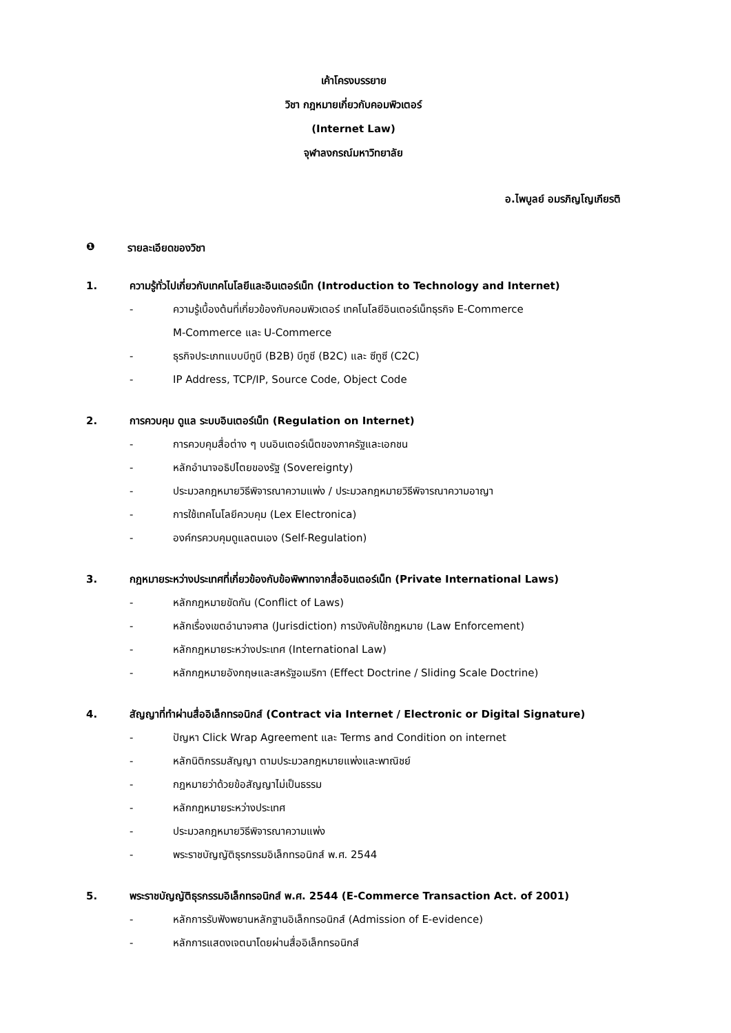เค้าโครงบรรยาย
วิชา กฎหมายเกี่ยวกับคอมพิวเตอร์
(Internet Law)
จุฬาลงกรณ์มหาวิทยาลัย
อ.ไพบูลย์ อมรภิญโญเกียรติ
❶ รายละเอียดของวิชา
1. ความรู้ทั่วไปเกี่ยวกับเทคโนโลยีและอินเตอร์เน็ท (Introduction to Technology and Internet)
- ความรู้เบื้องต้นที่เกี่ยวข้องกับคอมพิวเตอร์ เทคโนโลยีอินเตอร์เน็ทธุรกิจ E-Commerce
M-Commerce และ U-Commerce
- ธุรกิจประเภทแบบบีทูบี (B2B) บีทูซี (B2C) และ ซีทูซี (C2C)
- IP Address, TCP/IP, Source Code, Object Code
2. การควบคุม ดูแล ระบบอินเตอร์เน็ท (Regulation on Internet)
- การควบคุมสื่อต่าง ๆ บนอินเตอร์เน็ตของภาครัฐและเอกชน
- หลักอำนาจอธิปไตยของรัฐ (Sovereignty)
- ประมวลกฎหมายวิธีพิจารณาความแพ่ง / ประมวลกฎหมายวิธีพิจารณาความอาญา
- การใช้เทคโนโลยีควบคุม (Lex Electronica)
- องค์กรควบคุมดูแลตนเอง (Self-Regulation)
3. กฎหมายระหว่างประเทศที่เกี่ยวข้องกับข้อพิพาทจากสื่ออินเตอร์เน็ท (Private International Laws)
- หลักกฎหมายขัดกัน (Conflict of Laws)
- หลักเรื่องเขตอำนาจศาล (Jurisdiction) การบังคับใช้กฎหมาย (Law Enforcement)
- หลักกฎหมายระหว่างประเทศ (International Law)
- หลักกฎหมายอังกฤษและสหรัฐอเมริกา (Effect Doctrine / Sliding Scale Doctrine)
4. สัญญาที่ทำผ่านสื่ออิเล็กทรอนิกส์ (Contract via Internet / Electronic or Digital Signature)
- ปัญหา Click Wrap Agreement และ Terms and Condition on internet
- หลักนิติกรรมสัญญา ตามประมวลกฎหมายแพ่งและพาณิชย์
- กฎหมายว่าด้วยข้อสัญญาไม่เป็นธรรม
- หลักกฎหมายระหว่างประเทศ
- ประมวลกฎหมายวิธีพิจารณาความแพ่ง
- พระราชบัญญัติธุรกรรมอิเล็กทรอนิกส์ พ.ศ. 2544
5. พระราชบัญญัติธุรกรรมอิเล็กทรอนิกส์ พ.ศ. 2544 (E-Commerce Transaction Act. of 2001)
- หลักการรับฟังพยานหลักฐานอิเล็กทรอนิกส์ (Admission of E-evidence)
- หลักการแสดงเจตนาโดยผ่านสื่ออิเล็กทรอนิกส์